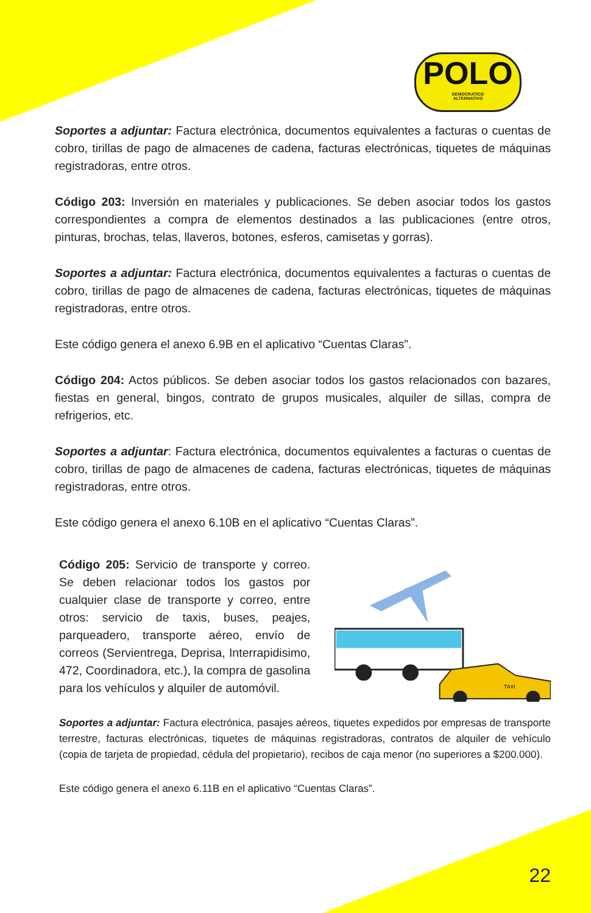POLO
DEMOCRATICO
ALTERNATIVO
Soportes a adjuntar: Factura electrónica, documentos equivalentes a facturas o cuentas de cobro, tirillas de pago de almacenes de cadena, facturas electrónicas, tiquetes de máquinas registradoras, entre otros.
Código 203: Inversión en materiales y publicaciones. Se deben asociar todos los gastos correspondientes a compra de elementos destinados a las publicaciones (entre otros, pinturas, brochas, telas, llaveros, botones, esferos, camisetas y gorras).
Soportes a adjuntar: Factura electrónica, documentos equivalentes a facturas o cuentas de cobro, tirillas de pago de almacenes de cadena, facturas electrónicas, tiquetes de máquinas registradoras, entre otros.
Este código genera el anexo 6.9B en el aplicativo “Cuentas Claras”.
Código 204: Actos públicos. Se deben asociar todos los gastos relacionados con bazares, fiestas en general, bingos, contrato de grupos musicales, alquiler de sillas, compra de refrigerios, etc.
Soportes a adjuntar: Factura electrónica, documentos equivalentes a facturas o cuentas de cobro, tirillas de pago de almacenes de cadena, facturas electrónicas, tiquetes de máquinas registradoras, entre otros.
Este código genera el anexo 6.10B en el aplicativo “Cuentas Claras”.
Código 205: Servicio de transporte y correo. Se deben relacionar todos los gastos por cualquier clase de transporte y correo, entre otros: servicio de taxis, buses, peajes, parqueadero, transporte aéreo, envío de correos (Servientrega, Deprisa, Interrapidisimo, 472, Coordinadora, etc.), la compra de gasolina para los vehículos y alquiler de automóvil.
TAXI
Soportes a adjuntar: Factura electrónica, pasajes aéreos, tiquetes expedidos por empresas de transporte terrestre, facturas electrónicas, tiquetes de máquinas registradoras, contratos de alquiler de vehículo (copia de tarjeta de propiedad, cédula del propietario), recibos de caja menor (no superiores a $200.000).
Este código genera el anexo 6.11B en el aplicativo “Cuentas Claras”.
22